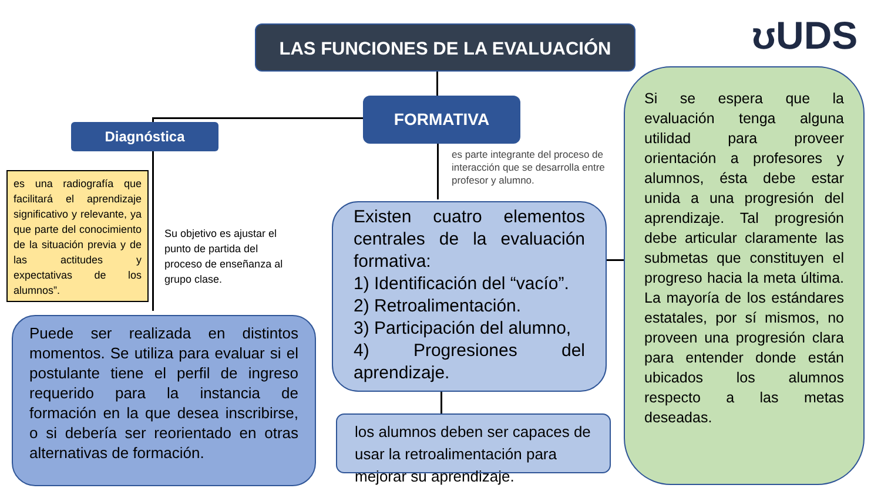LAS FUNCIONES DE LA EVALUACIÓN ʊUDS
FORMATIVA
Diagnóstica
es una radiografía que facilitará el aprendizaje significativo y relevante, ya que parte del conocimiento de la situación previa y de las actitudes y expectativas de los alumnos”.
Su objetivo es ajustar el punto de partida del proceso de enseñanza al grupo clase.
es parte integrante del proceso de interacción que se desarrolla entre profesor y alumno.
Puede ser realizada en distintos momentos. Se utiliza para evaluar si el postulante tiene el perfil de ingreso requerido para la instancia de formación en la que desea inscribirse, o si debería ser reorientado en otras alternativas de formación.
Existen cuatro elementos centrales de la evaluación formativa:
1) Identificación del “vacío”.
2) Retroalimentación.
3) Participación del alumno,
4) Progresiones del aprendizaje.
los alumnos deben ser capaces de usar la retroalimentación para mejorar su aprendizaje.
Si se espera que la evaluación tenga alguna utilidad para proveer orientación a profesores y alumnos, ésta debe estar unida a una progresión del aprendizaje. Tal progresión debe articular claramente las submetas que constituyen el progreso hacia la meta última. La mayoría de los estándares estatales, por sí mismos, no proveen una progresión clara para entender donde están ubicados los alumnos respecto a las metas deseadas.